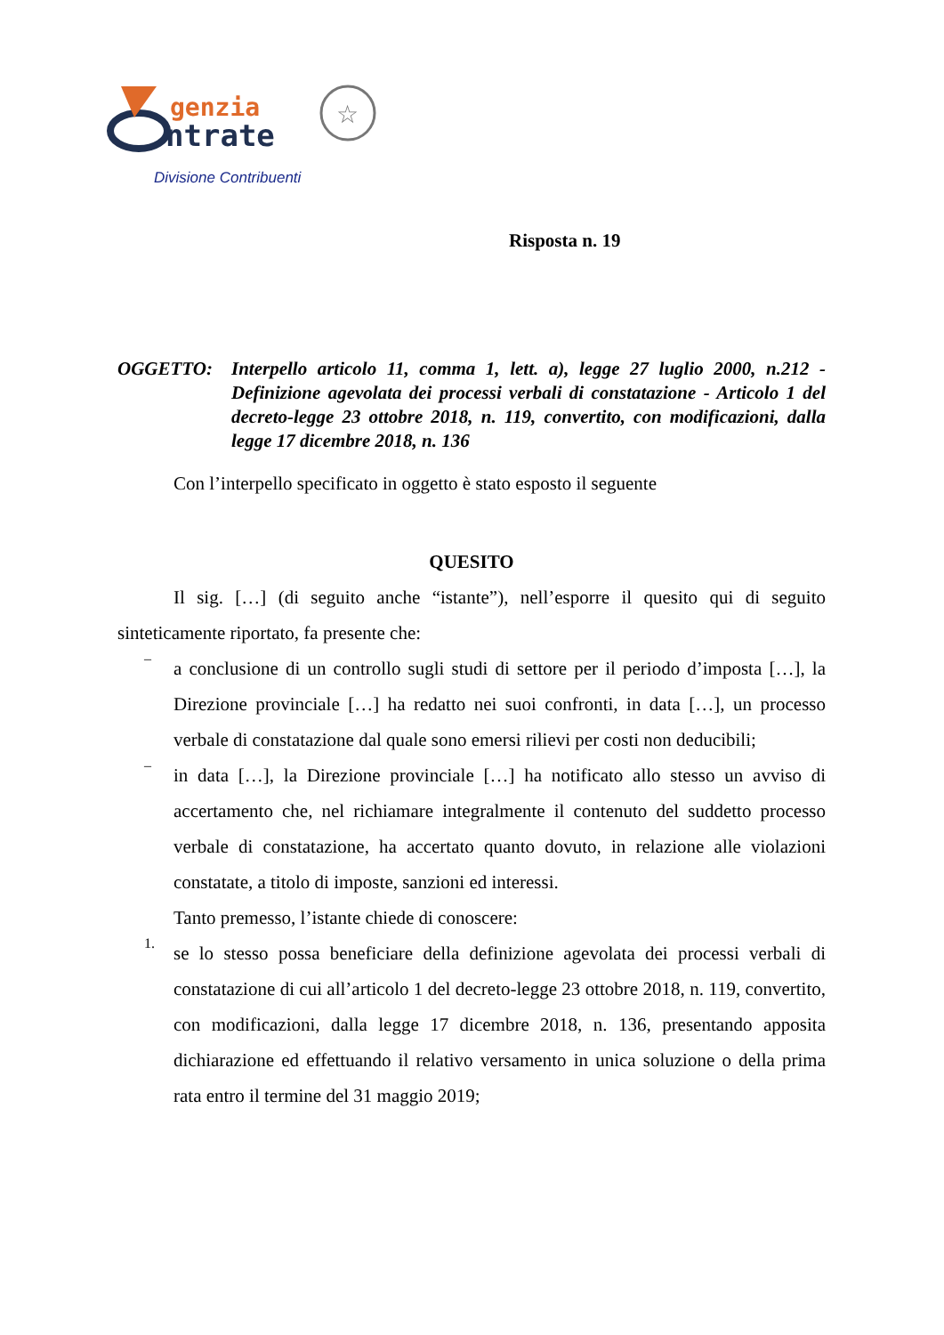genzia
ntrate
☆
Divisione Contribuenti
Risposta n. 19
OGGETTO: Interpello articolo 11, comma 1, lett. a), legge 27 luglio 2000, n.212 - Definizione agevolata dei processi verbali di constatazione - Articolo 1 del decreto-legge 23 ottobre 2018, n. 119, convertito, con modificazioni, dalla legge 17 dicembre 2018, n. 136
Con l’interpello specificato in oggetto è stato esposto il seguente
QUESITO
Il sig. […] (di seguito anche “istante”), nell’esporre il quesito qui di seguito sinteticamente riportato, fa presente che:
–
a conclusione di un controllo sugli studi di settore per il periodo d’imposta […], la Direzione provinciale […] ha redatto nei suoi confronti, in data […], un processo verbale di constatazione dal quale sono emersi rilievi per costi non deducibili;
–
in data […], la Direzione provinciale […] ha notificato allo stesso un avviso di accertamento che, nel richiamare integralmente il contenuto del suddetto processo verbale di constatazione, ha accertato quanto dovuto, in relazione alle violazioni constatate, a titolo di imposte, sanzioni ed interessi.
Tanto premesso, l’istante chiede di conoscere:
1.
se lo stesso possa beneficiare della definizione agevolata dei processi verbali di constatazione di cui all’articolo 1 del decreto-legge 23 ottobre 2018, n. 119, convertito, con modificazioni, dalla legge 17 dicembre 2018, n. 136, presentando apposita dichiarazione ed effettuando il relativo versamento in unica soluzione o della prima rata entro il termine del 31 maggio 2019;